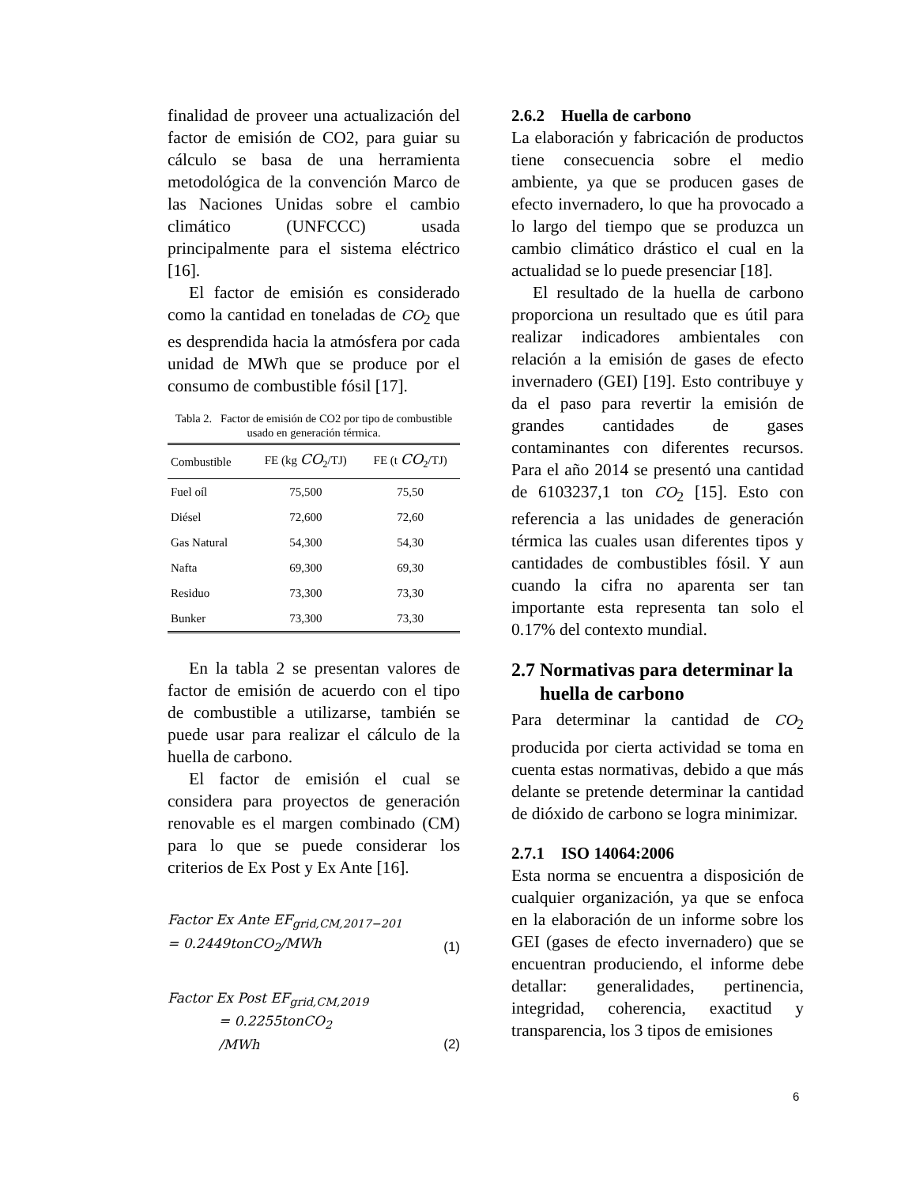finalidad de proveer una actualización del factor de emisión de CO2, para guiar su cálculo se basa de una herramienta metodológica de la convención Marco de las Naciones Unidas sobre el cambio climático (UNFCCC) usada principalmente para el sistema eléctrico [16].
El factor de emisión es considerado como la cantidad en toneladas de CO<sub>2</sub> que es desprendida hacia la atmósfera por cada unidad de MWh que se produce por el consumo de combustible fósil [17].
Tabla 2. Factor de emisión de CO2 por tipo de combustible usado en generación térmica.
| Combustible | FE (kg CO<sub>2</sub>/TJ) | FE (t CO<sub>2</sub>/TJ) |
| --- | --- | --- |
| Fuel oíl | 75,500 | 75,50 |
| Diésel | 72,600 | 72,60 |
| Gas Natural | 54,300 | 54,30 |
| Nafta | 69,300 | 69,30 |
| Residuo | 73,300 | 73,30 |
| Bunker | 73,300 | 73,30 |
En la tabla 2 se presentan valores de factor de emisión de acuerdo con el tipo de combustible a utilizarse, también se puede usar para realizar el cálculo de la huella de carbono.
El factor de emisión el cual se considera para proyectos de generación renovable es el margen combinado (CM) para lo que se puede considerar los criterios de Ex Post y Ex Ante [16].
Factor Ex Ante EF<sub>grid,CM,2017−201</sub>
= 0.2449tonCO<sub>2</sub>/MWh
(1)
Factor Ex Post EF<sub>grid,CM,2019</sub>
= 0.2255tonCO<sub>2</sub>
/MWh
(2)
2.6.2 Huella de carbono
La elaboración y fabricación de productos tiene consecuencia sobre el medio ambiente, ya que se producen gases de efecto invernadero, lo que ha provocado a lo largo del tiempo que se produzca un cambio climático drástico el cual en la actualidad se lo puede presenciar [18].
El resultado de la huella de carbono proporciona un resultado que es útil para realizar indicadores ambientales con relación a la emisión de gases de efecto invernadero (GEI) [19]. Esto contribuye y da el paso para revertir la emisión de grandes cantidades de gases contaminantes con diferentes recursos. Para el año 2014 se presentó una cantidad de 6103237,1 ton CO<sub>2</sub> [15]. Esto con referencia a las unidades de generación térmica las cuales usan diferentes tipos y cantidades de combustibles fósil. Y aun cuando la cifra no aparenta ser tan importante esta representa tan solo el 0.17% del contexto mundial.
2.7 Normativas para determinar la
huella de carbono
Para determinar la cantidad de CO<sub>2</sub> producida por cierta actividad se toma en cuenta estas normativas, debido a que más delante se pretende determinar la cantidad de dióxido de carbono se logra minimizar.
2.7.1 ISO 14064:2006
Esta norma se encuentra a disposición de cualquier organización, ya que se enfoca en la elaboración de un informe sobre los GEI (gases de efecto invernadero) que se encuentran produciendo, el informe debe detallar: generalidades, pertinencia, integridad, coherencia, exactitud y transparencia, los 3 tipos de emisiones
6